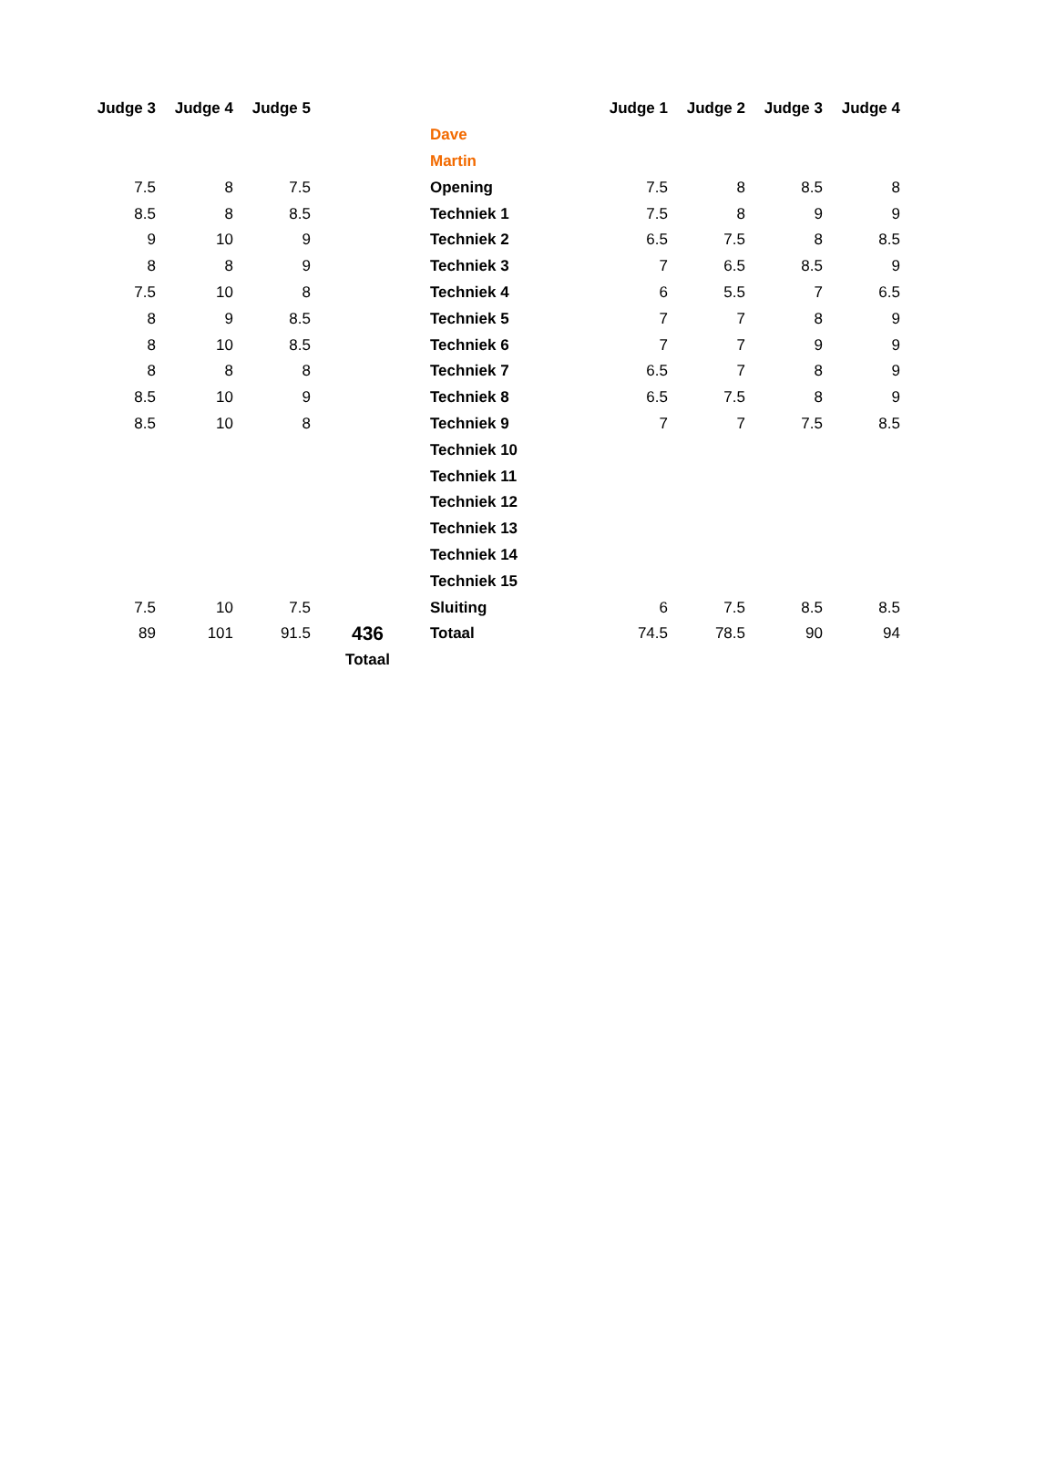| Judge 3 | Judge 4 | Judge 5 | | | Judge 1 | Judge 2 | Judge 3 | Judge 4 |
| --- | --- | --- | --- | --- | --- | --- | --- | --- |
| | | | | Dave | | | | |
| | | | | Martin | | | | |
| 7.5 | 8 | 7.5 | | Opening | 7.5 | 8 | 8.5 | 8 |
| 8.5 | 8 | 8.5 | | Techniek 1 | 7.5 | 8 | 9 | 9 |
| 9 | 10 | 9 | | Techniek 2 | 6.5 | 7.5 | 8 | 8.5 |
| 8 | 8 | 9 | | Techniek 3 | 7 | 6.5 | 8.5 | 9 |
| 7.5 | 10 | 8 | | Techniek 4 | 6 | 5.5 | 7 | 6.5 |
| 8 | 9 | 8.5 | | Techniek 5 | 7 | 7 | 8 | 9 |
| 8 | 10 | 8.5 | | Techniek 6 | 7 | 7 | 9 | 9 |
| 8 | 8 | 8 | | Techniek 7 | 6.5 | 7 | 8 | 9 |
| 8.5 | 10 | 9 | | Techniek 8 | 6.5 | 7.5 | 8 | 9 |
| 8.5 | 10 | 8 | | Techniek 9 | 7 | 7 | 7.5 | 8.5 |
| | | | | Techniek 10 | | | | |
| | | | | Techniek 11 | | | | |
| | | | | Techniek 12 | | | | |
| | | | | Techniek 13 | | | | |
| | | | | Techniek 14 | | | | |
| | | | | Techniek 15 | | | | |
| 7.5 | 10 | 7.5 | | Sluiting | 6 | 7.5 | 8.5 | 8.5 |
| 89 | 101 | 91.5 | 436 | Totaal | 74.5 | 78.5 | 90 | 94 |
| | | | Totaal | | | | | |